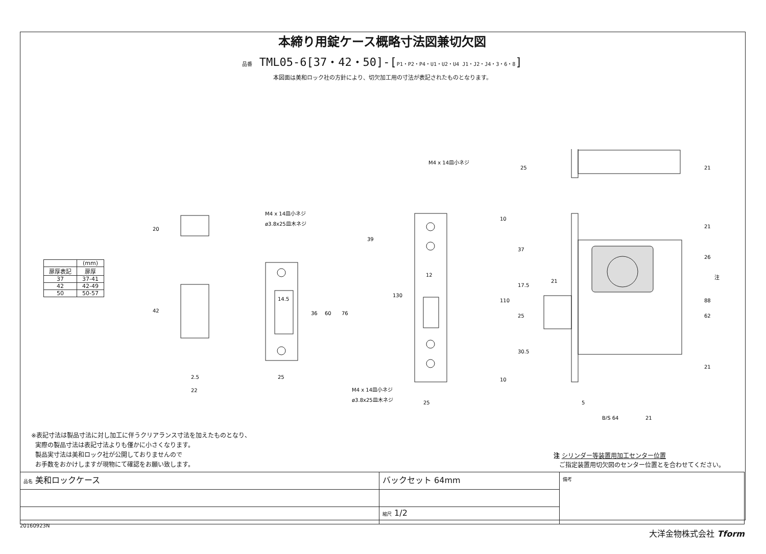本締り用錠ケース概略寸法図兼切欠図
品番 TML05-6[37・42・50]-[P1・P2・P4・U1・U2・U4 J1・J2・J4・3・6・8]
本図面は美和ロック社の方針により、切欠加工用の寸法が表記されたものとなります。
| | (mm) |
| --- | --- |
| 扉厚表記 | 扉厚 |
| 37 | 37-41 |
| 42 | 42-49 |
| 50 | 50-57 |
20
42
2.5
22
M4 x 14皿小ネジ
ø3.8x25皿木ネジ
14.5
36
60
76
25
39
130
12
25
M4 x 14皿小ネジ
M4 x 14皿小ネジ
ø3.8x25皿木ネジ
25
21
10
37
110
17.5
21
25
30.5
10
21
26
注
88
62
21
5
B/S 64
21
※表記寸法は製品寸法に対し加工に伴うクリアランス寸法を加えたものとなり、
実際の製品寸法は表記寸法よりも僅かに小さくなります。
製品実寸法は美和ロック社が公開しておりませんので
お手数をおかけしますが現物にて確認をお願い致します。
注 シリンダー等装置用加工センター位置
ご指定装置用切欠図のセンター位置とを合わせてください。
| 品名 美和ロックケース | バックセット 64mm | 備考 |
| | 縮尺 1/2 | |
20160923N
大洋金物株式会社 Tform